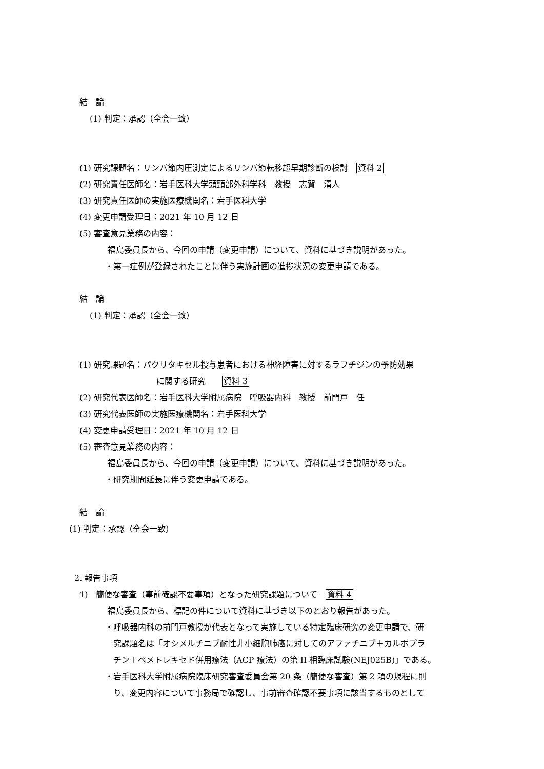結　論
(1) 判定：承認（全会一致）
(1) 研究課題名：リンパ節内圧測定によるリンパ節転移超早期診断の検討　資料 2
(2) 研究責任医師名：岩手医科大学頭頸部外科学科　教授　志賀　清人
(3) 研究責任医師の実施医療機関名：岩手医科大学
(4) 変更申請受理日：2021 年 10 月 12 日
(5) 審査意見業務の内容：
福島委員長から、今回の申請（変更申請）について、資料に基づき説明があった。
・第一症例が登録されたことに伴う実施計画の進捗状況の変更申請である。
結　論
(1) 判定：承認（全会一致）
(1) 研究課題名：パクリタキセル投与患者における神経障害に対するラフチジンの予防効果
に関する研究　　資料 3
(2) 研究代表医師名：岩手医科大学附属病院　呼吸器内科　教授　前門戸　任
(3) 研究代表医師の実施医療機関名：岩手医科大学
(4) 変更申請受理日：2021 年 10 月 12 日
(5) 審査意見業務の内容：
福島委員長から、今回の申請（変更申請）について、資料に基づき説明があった。
・研究期間延長に伴う変更申請である。
結　論
(1) 判定：承認（全会一致）
2. 報告事項
1)　簡便な審査（事前確認不要事項）となった研究課題について　資料 4
福島委員長から、標記の件について資料に基づき以下のとおり報告があった。
・呼吸器内科の前門戸教授が代表となって実施している特定臨床研究の変更申請で、研
究課題名は「オシメルチニブ耐性非小細胞肺癌に対してのアファチニブ＋カルボプラ
チン＋ペメトレキセド併用療法（ACP 療法）の第 II 相臨床試験(NEJ025B)」である。
・岩手医科大学附属病院臨床研究審査委員会第 20 条（簡便な審査）第 2 項の規程に則
り、変更内容について事務局で確認し、事前審査確認不要事項に該当するものとして